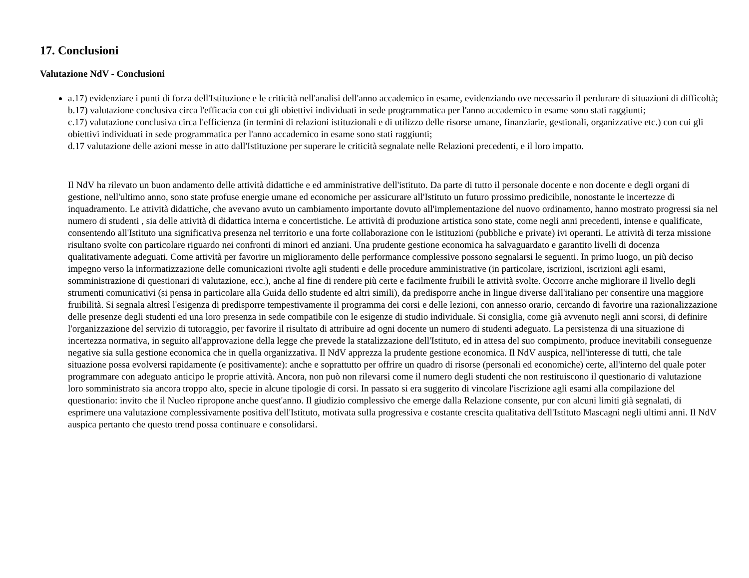17. Conclusioni
Valutazione NdV - Conclusioni
a.17) evidenziare i punti di forza dell'Istituzione e le criticità nell'analisi dell'anno accademico in esame, evidenziando ove necessario il perdurare di situazioni di difficoltà;
b.17) valutazione conclusiva circa l'efficacia con cui gli obiettivi individuati in sede programmatica per l'anno accademico in esame sono stati raggiunti;
c.17) valutazione conclusiva circa l'efficienza (in termini di relazioni istituzionali e di utilizzo delle risorse umane, finanziarie, gestionali, organizzative etc.) con cui gli obiettivi individuati in sede programmatica per l'anno accademico in esame sono stati raggiunti;
d.17 valutazione delle azioni messe in atto dall'Istituzione per superare le criticità segnalate nelle Relazioni precedenti, e il loro impatto.
Il NdV ha rilevato un buon andamento delle attività didattiche e ed amministrative dell'istituto. Da parte di tutto il personale docente e non docente e degli organi di gestione, nell'ultimo anno, sono state profuse energie umane ed economiche per assicurare all'Istituto un futuro prossimo predicibile, nonostante le incertezze di inquadramento. Le attività didattiche, che avevano avuto un cambiamento importante dovuto all'implementazione del nuovo ordinamento, hanno mostrato progressi sia nel numero di studenti , sia delle attività di didattica interna e concertistiche. Le attività di produzione artistica sono state, come negli anni precedenti, intense e qualificate, consentendo all'Istituto una significativa presenza nel territorio e una forte collaborazione con le istituzioni (pubbliche e private) ivi operanti. Le attività di terza missione risultano svolte con particolare riguardo nei confronti di minori ed anziani. Una prudente gestione economica ha salvaguardato e garantito livelli di docenza qualitativamente adeguati. Come attività per favorire un miglioramento delle performance complessive possono segnalarsi le seguenti. In primo luogo, un più deciso impegno verso la informatizzazione delle comunicazioni rivolte agli studenti e delle procedure amministrative (in particolare, iscrizioni, iscrizioni agli esami, somministrazione di questionari di valutazione, ecc.), anche al fine di rendere più certe e facilmente fruibili le attività svolte. Occorre anche migliorare il livello degli strumenti comunicativi (si pensa in particolare alla Guida dello studente ed altri simili), da predisporre anche in lingue diverse dall'italiano per consentire una maggiore fruibilità. Si segnala altresì l'esigenza di predisporre tempestivamente il programma dei corsi e delle lezioni, con annesso orario, cercando di favorire una razionalizzazione delle presenze degli studenti ed una loro presenza in sede compatibile con le esigenze di studio individuale. Si consiglia, come già avvenuto negli anni scorsi, di definire l'organizzazione del servizio di tutoraggio, per favorire il risultato di attribuire ad ogni docente un numero di studenti adeguato. La persistenza di una situazione di incertezza normativa, in seguito all'approvazione della legge che prevede la statalizzazione dell'Istituto, ed in attesa del suo compimento, produce inevitabili conseguenze negative sia sulla gestione economica che in quella organizzativa. Il NdV apprezza la prudente gestione economica. Il NdV auspica, nell'interesse di tutti, che tale situazione possa evolversi rapidamente (e positivamente): anche e soprattutto per offrire un quadro di risorse (personali ed economiche) certe, all'interno del quale poter programmare con adeguato anticipo le proprie attività. Ancora, non può non rilevarsi come il numero degli studenti che non restituiscono il questionario di valutazione loro somministrato sia ancora troppo alto, specie in alcune tipologie di corsi. In passato si era suggerito di vincolare l'iscrizione agli esami alla compilazione del questionario: invito che il Nucleo ripropone anche quest'anno. Il giudizio complessivo che emerge dalla Relazione consente, pur con alcuni limiti già segnalati, di esprimere una valutazione complessivamente positiva dell'Istituto, motivata sulla progressiva e costante crescita qualitativa dell'Istituto Mascagni negli ultimi anni. Il NdV auspica pertanto che questo trend possa continuare e consolidarsi.